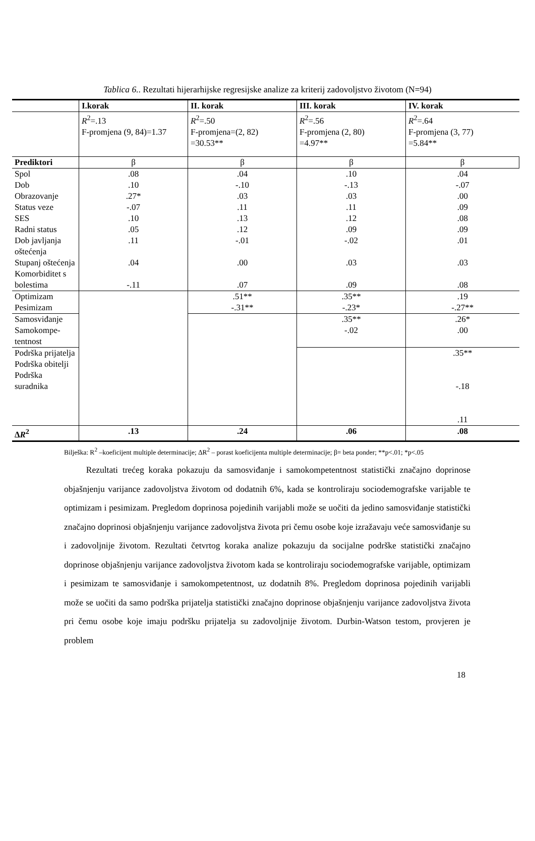Tablica 6.. Rezultati hijerarhijske regresijske analize za kriterij zadovoljstvo životom (N=94)
| | I.korak | II. korak | III. korak | IV. korak |
| | R<sup>2</sup>=.13 F-promjena (9, 84)=1.37 | R<sup>2</sup>=.50 F-promjena=(2, 82) =30.53** | R<sup>2</sup>=.56 F-promjena (2, 80) =4.97** | R<sup>2</sup>=.64 F-promjena (3, 77) =5.84** |
| Prediktori | β | β | β | β |
| Spol Dob Obrazovanje Status veze SES Radni status Dob javljanja oštećenja Stupanj oštećenja Komorbiditet s bolestima | .08 .10 .27* -.07 .10 .05 .11 .04 -.11 | .04 -.10 .03 .11 .13 .12 -.01 .00 .07 | .10 -.13 .03 .11 .12 .09 -.02 .03 .09 | .04 -.07 .00 .09 .08 .09 .01 .03 .08 |
| Optimizam Pesimizam | | .51** -.31** | .35** -.23* | .19 -.27** |
| Samosviđanje Samokompe- tentnost | | | .35** -.02 | .26* .00 |
| Podrška prijatelja Podrška obitelji Podrška suradnika | | | | .35** -.18 .11 |
| ∆ R<sup>2</sup> | .13 | .24 | .06 | .08 |
Bilješka: R<sup>2</sup> –koeficijent multiple determinacije; ∆R<sup>2</sup> – porast koeficijenta multiple determinacije; β= beta ponder; **p<.01; *p<.05
   Rezultati trećeg koraka pokazuju da samosviđanje i samokompetentnost statistički značajno doprinose objašnjenju varijance zadovoljstva životom od dodatnih 6%, kada se kontroliraju sociodemografske varijable te optimizam i pesimizam. Pregledom doprinosa pojedinih varijabli može se uočiti da jedino samosviđanje statistički značajno doprinosi objašnjenju varijance zadovoljstva života pri čemu osobe koje izražavaju veće samosviđanje su i zadovoljnije životom. Rezultati četvrtog koraka analize pokazuju da socijalne podrške statistički značajno doprinose objašnjenju varijance zadovoljstva životom kada se kontroliraju sociodemografske varijable, optimizam i pesimizam te samosviđanje i samokompetentnost, uz dodatnih 8%. Pregledom doprinosa pojedinih varijabli može se uočiti da samo podrška prijatelja statistički značajno doprinose objašnjenju varijance zadovoljstva života pri čemu osobe koje imaju podršku prijatelja su zadovoljnije životom. Durbin-Watson testom, provjeren je problem
18